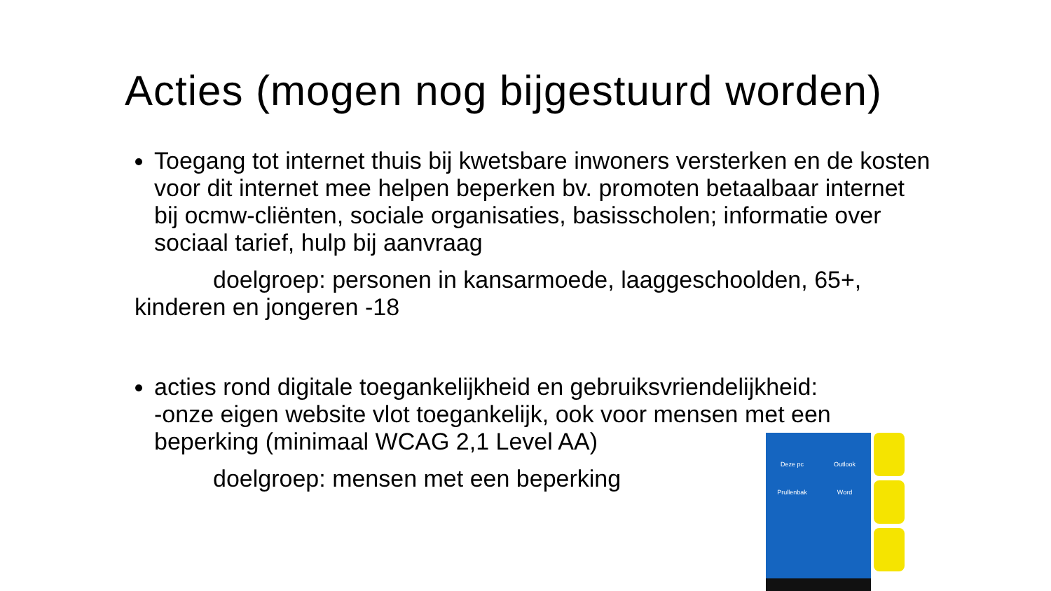Acties (mogen nog bijgestuurd worden)
Toegang tot internet thuis bij kwetsbare inwoners versterken en de kosten voor dit internet mee helpen beperken bv. promoten betaalbaar internet bij ocmw-cliënten, sociale organisaties, basisscholen; informatie over sociaal tarief, hulp bij aanvraag
doelgroep: personen in kansarmoede, laaggeschoolden, 65+,
kinderen en jongeren -18
acties rond digitale toegankelijkheid en gebruiksvriendelijkheid:
-onze eigen website vlot toegankelijk, ook voor mensen met een beperking (minimaal WCAG 2,1 Level AA)
doelgroep: mensen met een beperking
Deze pc Outlook Prullenbak Word